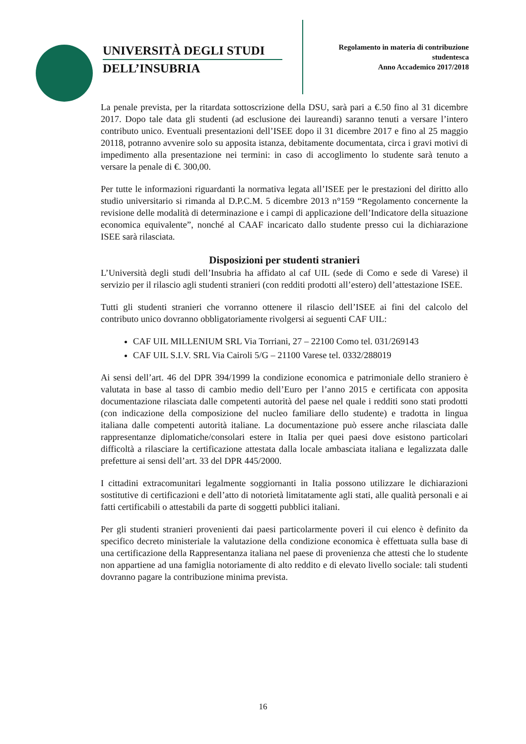UNIVERSITÀ DEGLI STUDI
DELL’INSUBRIA
Regolamento in materia di contribuzione
studentesca
Anno Accademico 2017/2018
La penale prevista, per la ritardata sottoscrizione della DSU, sarà pari a €.50 fino al 31 dicembre 2017. Dopo tale data gli studenti (ad esclusione dei laureandi) saranno tenuti a versare l’intero contributo unico. Eventuali presentazioni dell’ISEE dopo il 31 dicembre 2017 e fino al 25 maggio 20118, potranno avvenire solo su apposita istanza, debitamente documentata, circa i gravi motivi di impedimento alla presentazione nei termini: in caso di accoglimento lo studente sarà tenuto a versare la penale di €. 300,00.
Per tutte le informazioni riguardanti la normativa legata all’ISEE per le prestazioni del diritto allo studio universitario si rimanda al D.P.C.M. 5 dicembre 2013 n°159 “Regolamento concernente la revisione delle modalità di determinazione e i campi di applicazione dell’Indicatore della situazione economica equivalente”, nonché al CAAF incaricato dallo studente presso cui la dichiarazione ISEE sarà rilasciata.
Disposizioni per studenti stranieri
L’Università degli studi dell’Insubria ha affidato al caf UIL (sede di Como e sede di Varese) il servizio per il rilascio agli studenti stranieri (con redditi prodotti all’estero) dell’attestazione ISEE.
Tutti gli studenti stranieri che vorranno ottenere il rilascio dell’ISEE ai fini del calcolo del contributo unico dovranno obbligatoriamente rivolgersi ai seguenti CAF UIL:
CAF UIL MILLENIUM SRL Via Torriani, 27 – 22100 Como tel. 031/269143
CAF UIL S.I.V. SRL Via Cairoli 5/G – 21100 Varese tel. 0332/288019
Ai sensi dell’art. 46 del DPR 394/1999 la condizione economica e patrimoniale dello straniero è valutata in base al tasso di cambio medio dell’Euro per l’anno 2015 e certificata con apposita documentazione rilasciata dalle competenti autorità del paese nel quale i redditi sono stati prodotti (con indicazione della composizione del nucleo familiare dello studente) e tradotta in lingua italiana dalle competenti autorità italiane. La documentazione può essere anche rilasciata dalle rappresentanze diplomatiche/consolari estere in Italia per quei paesi dove esistono particolari difficoltà a rilasciare la certificazione attestata dalla locale ambasciata italiana e legalizzata dalle prefetture ai sensi dell’art. 33 del DPR 445/2000.
I cittadini extracomunitari legalmente soggiornanti in Italia possono utilizzare le dichiarazioni sostitutive di certificazioni e dell’atto di notorietà limitatamente agli stati, alle qualità personali e ai fatti certificabili o attestabili da parte di soggetti pubblici italiani.
Per gli studenti stranieri provenienti dai paesi particolarmente poveri il cui elenco è definito da specifico decreto ministeriale la valutazione della condizione economica è effettuata sulla base di una certificazione della Rappresentanza italiana nel paese di provenienza che attesti che lo studente non appartiene ad una famiglia notoriamente di alto reddito e di elevato livello sociale: tali studenti dovranno pagare la contribuzione minima prevista.
16